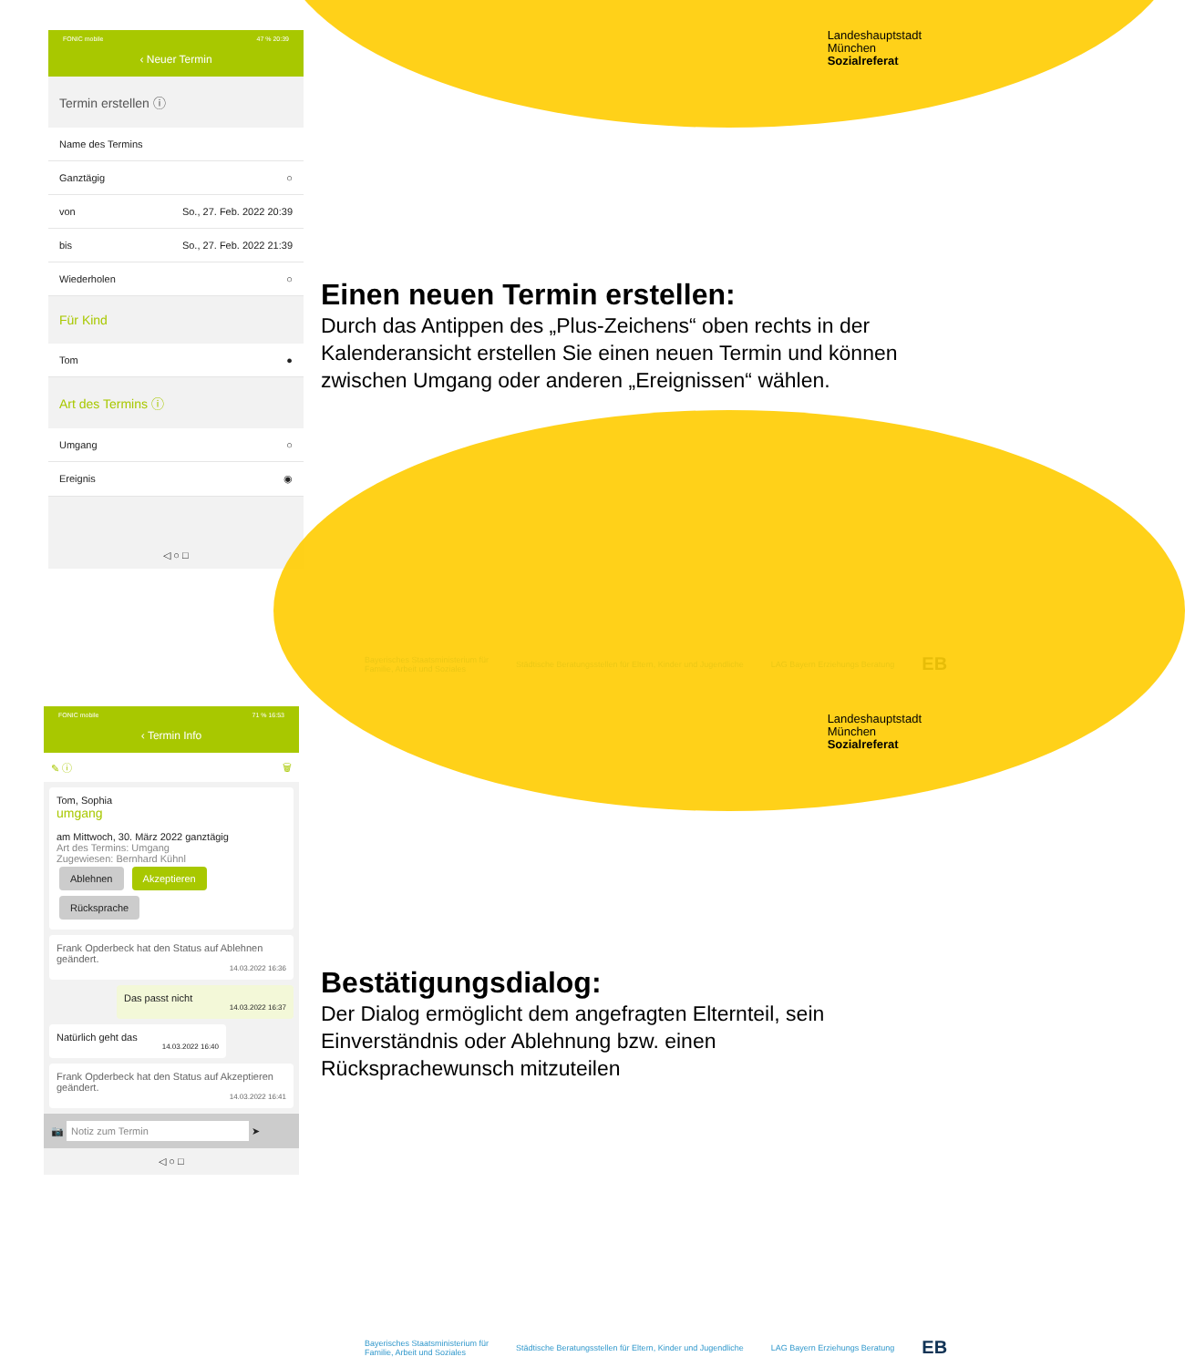Landeshauptstadt
München
Sozialreferat
FONIC mobile 47 % 20:39
‹ Neuer Termin
Termin erstellen ⓘ
Name des Termins
Ganztägig ○
von So., 27. Feb. 2022 20:39
bis So., 27. Feb. 2022 21:39
Wiederholen ○
Für Kind
Tom ●
Art des Termins ⓘ
Umgang ○
Ereignis ◉
◁ ○ □
Einen neuen Termin erstellen:
Durch das Antippen des „Plus-Zeichens“ oben rechts in der Kalenderansicht erstellen Sie einen neuen Termin und können zwischen Umgang oder anderen „Ereignissen“ wählen.
Bayerisches Staatsministerium für
Familie, Arbeit und Soziales Städtische Beratungsstellen für Eltern, Kinder und Jugendliche LAG Bayern Erziehungs Beratung EB
Landeshauptstadt
München
Sozialreferat
FONIC mobile 71 % 16:53
‹ Termin Info
✎ ⓘ 🗑
Tom, Sophia
umgang
am Mittwoch, 30. März 2022 ganztägig
Art des Termins: Umgang
Zugewiesen: Bernhard Kühnl
Ablehnen Akzeptieren Rücksprache
Frank Opderbeck hat den Status auf Ablehnen geändert.
14.03.2022 16:36
Das passt nicht
14.03.2022 16:37
Natürlich geht das
14.03.2022 16:40
Frank Opderbeck hat den Status auf Akzeptieren geändert.
14.03.2022 16:41
📷 Notiz zum Termin ➤
◁ ○ □
Bestätigungsdialog:
Der Dialog ermöglicht dem angefragten Elternteil, sein Einverständnis oder Ablehnung bzw. einen Rücksprachewunsch mitzuteilen
Bayerisches Staatsministerium für
Familie, Arbeit und Soziales Städtische Beratungsstellen für Eltern, Kinder und Jugendliche LAG Bayern Erziehungs Beratung EB